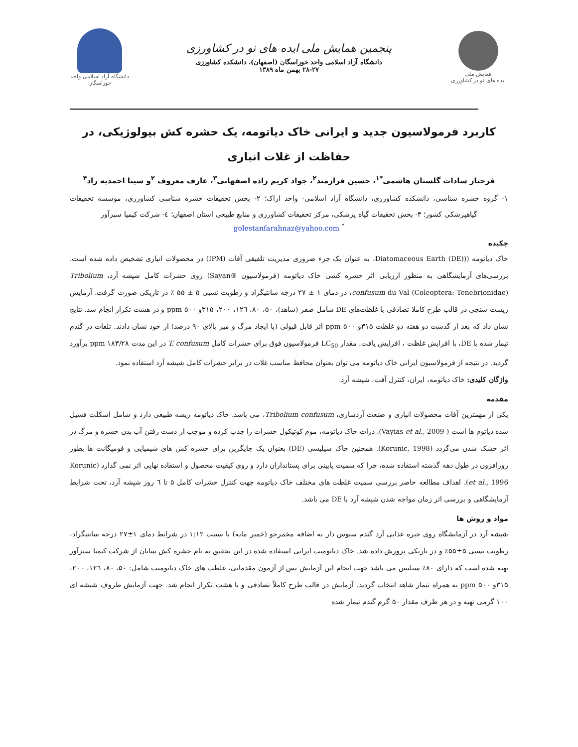همایش ملی
ایده های نو در کشاورزی
پنجمین همایش ملی ایده های نو در کشاورزی
دانشگاه آزاد اسلامی واحد خوراسگان (اصفهان)، دانشکده کشاورزی
۲۸-۲۷ بهمن ماه ۱۳۸۹
دانشگاه آزاد اسلامی واحد خوراسگان
کاربرد فرمولاسیون جدید و ایرانی خاک دیاتومه، یک حشره کش بیولوژیکی، در حفاظت از غلات انباری
فرحناز سادات گلستان هاشمی<sup>*۱</sup>، حسین فرازمند<sup>۲</sup>، جواد کریم زاده اصفهانی<sup>۳</sup>، عارف معروف <sup>۲</sup>و سینا احمدیه راد<sup>۴</sup>
۱- گروه حشره شناسی، دانشکده کشاورزی، دانشگاه آزاد اسلامی- واحد اراک؛ ۲- بخش تحقیقات حشره شناسی کشاورزی، موسسه تحقیقات گیاهپزشکی کشور؛ ۳- بخش تحقیقات گیاه پزشکی، مرکز تحقیقات کشاورزی و منابع طبیعی استان اصفهان؛ ٤- شرکت کیمیا سبزآور
<sup>*</sup> golestanfarahnaz@yahoo.com
چکیده
خاک دیاتومه ((Diatomaceous Earth (DE)، به عنوان یک جزء ضروری مدیریت تلفیقی آفات (IPM) در محصولات انباری تشخیص داده شده است. بررسی‌های آزمایشگاهی به منظور ارزیابی اثر حشره کشی خاک دیاتومه (فرمولاسیون ®Sayan) روی حشرات کامل شپشه آرد، Tribolium confusum du Val (Coleoptera: Tenebrionidae)، در دمای ۱ ± ۲۷ درجه سانتیگراد و رطوبت نسبی ۵ ± ۵۵ ٪ در تاریکی صورت گرفت. آزمایش زیست سنجی در قالب طرح کاملا تصادفی با غلظت‌های DE شامل صفر (شاهد)، ۵۰، ۸۰، ۱۲٦، ۲۰۰، ۳۱۵و ppm ۵۰۰ و در هشت تکرار انجام شد. نتایج نشان داد که بعد از گذشت دو هفته دو غلظت ۳۱۵و ppm ۵۰۰ اثر قابل قبولی (با ایجاد مرگ و میر بالای ۹۰ درصد) از خود نشان دادند. تلفات در گندم تیمار شده با DE، با افزایش غلظت ، افزایش یافت. مقدار LC<sub>50</sub> فرمولاسیون فوق برای حشرات کامل T. confusum در این مدت ppm ۱۸۳/۲۸ برآورد گردید. در نتیجه از فرمولاسیون ایرانی خاک دیاتومه می توان بعنوان محافظ مناسب غلات در برابر حشرات کامل شپشه آرد استفاده نمود.
واژگان کلیدی: خاک دیاتومه، ایران، کنترل آفت، شپشه آرد.
مقدمه
یکی از مهمترین آفات محصولات انباری و صنعت آردسازی، Tribolium confusum، می باشد. خاک دیاتومه ریشه طبیعی دارد و شامل اسکلت فسیل شده دیاتوم ها است ( Vayias et al., 2009). ذرات خاک دیاتومه، موم کوتیکول حشرات را جذب کرده و موجب از دست رفتن آب بدن حشره و مرگ در اثر خشک شدن می‌گردد (Korunic, 1998). همچنین خاک سیلیسی (DE) بعنوان یک جایگزین برای حشره کش های شیمیایی و فومیگانت ها بطور روزافزون در طول دهه گذشته استفاده شده، چرا که سمیت پایینی برای پستانداران دارد و روی کیفیت محصول و استفاده نهایی اثر نمی گذارد (Korunic et al., 1996). اهداف مطالعه حاضر بررسی سمیت غلظت های مختلف خاک دیاتومه جهت کنترل حشرات کامل ۵ تا ٦ روز شپشه آرد، تحت شرایط آزمایشگاهی و بررسی اثر زمان مواجه شدن شپشه آرد با DE می باشد.
مواد و روش ها
شپشه آرد در آزمایشگاه روی جیره غذایی آرد گندم سبوس دار به اضافه مخمرجو (خمیر مایه) با نسبت ۱:۱۲ در شرایط دمای ۱±۲۷ درجه سانتیگراد، رطوبت نسبی ۵±۵۵٪ و در تاریکی پرورش داده شد. خاک دیاتومیت ایرانی استفاده شده در این تحقیق به نام حشره کش سایان از شرکت کیمیا سبزآور تهیه شده است که دارای ۸۰٪ سیلیس می باشد جهت انجام این آزمایش پس از آزمون مقدماتی، غلظت های خاک دیاتومیت شامل: ۵۰، ۸۰، ۱۲٦، ۲۰۰، ۳۱۵و ppm ۵۰۰ به همراه تیمار شاهد انتخاب گردید. آزمایش در قالب طرح کاملاً تصادفی و با هشت تکرار انجام شد. جهت آزمایش ظروف شیشه ای ۱۰۰ گرمی تهیه و در هر ظرف مقدار ۵۰ گرم گندم تیمار شده